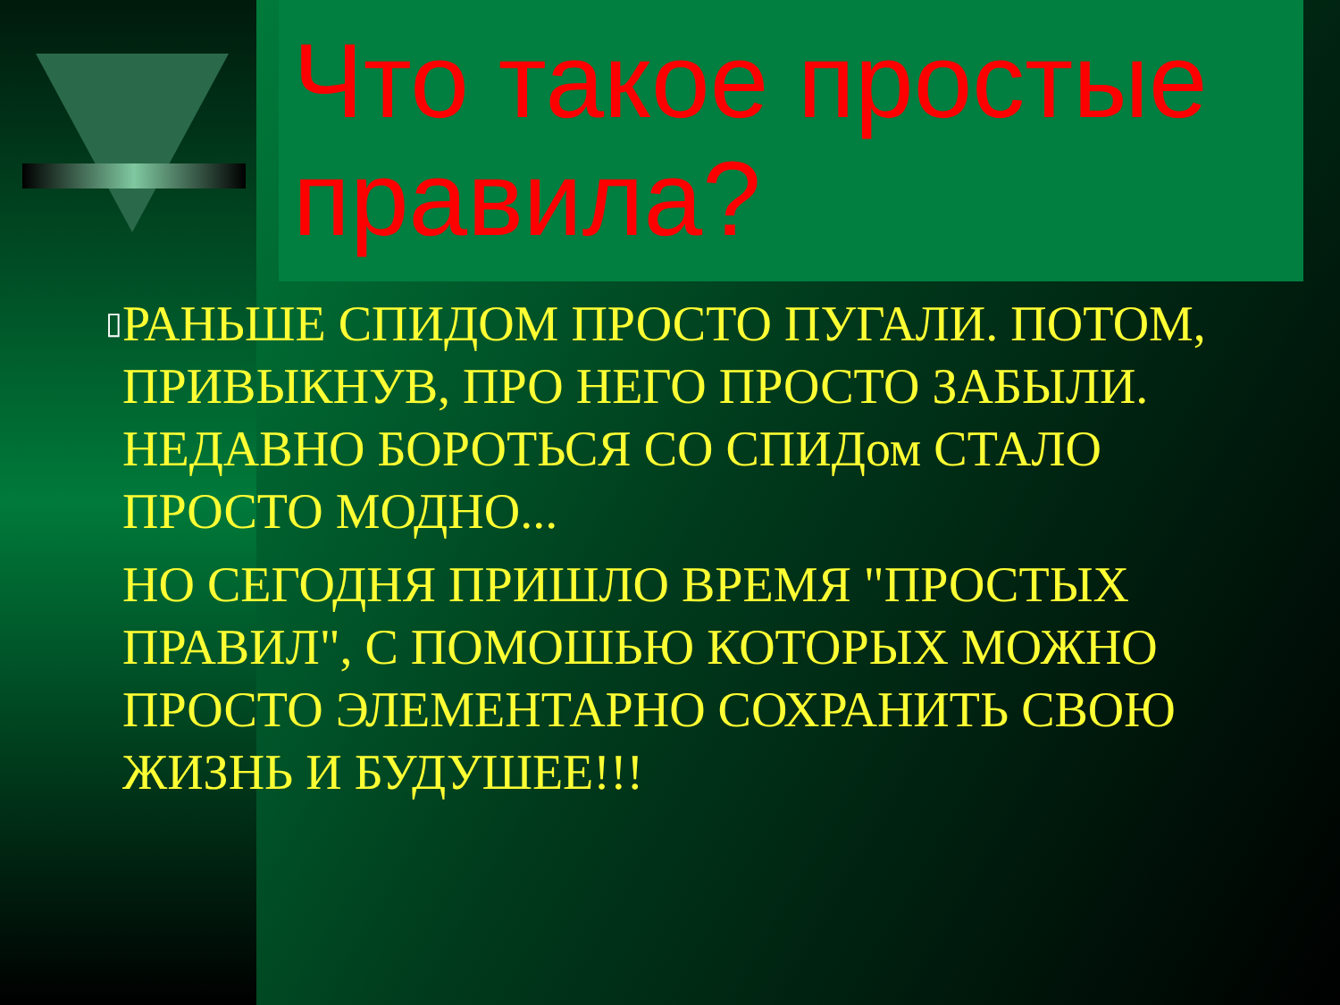Что такое простые правила?
▯
РАНЬШЕ СПИДОМ ПРОСТО ПУГАЛИ. ПОТОМ, ПРИВЫКНУВ, ПРО НЕГО ПРОСТО ЗАБЫЛИ. НЕДАВНО БОРОТЬСЯ СО СПИДом СТАЛО ПРОСТО МОДНО...
НО СЕГОДНЯ ПРИШЛО ВРЕМЯ "ПРОСТЫХ ПРАВИЛ", С ПОМОШЬЮ КОТОРЫХ МОЖНО ПРОСТО ЭЛЕМЕНТАРНО СОХРАНИТЬ СВОЮ ЖИЗНЬ И БУДУШЕЕ!!!